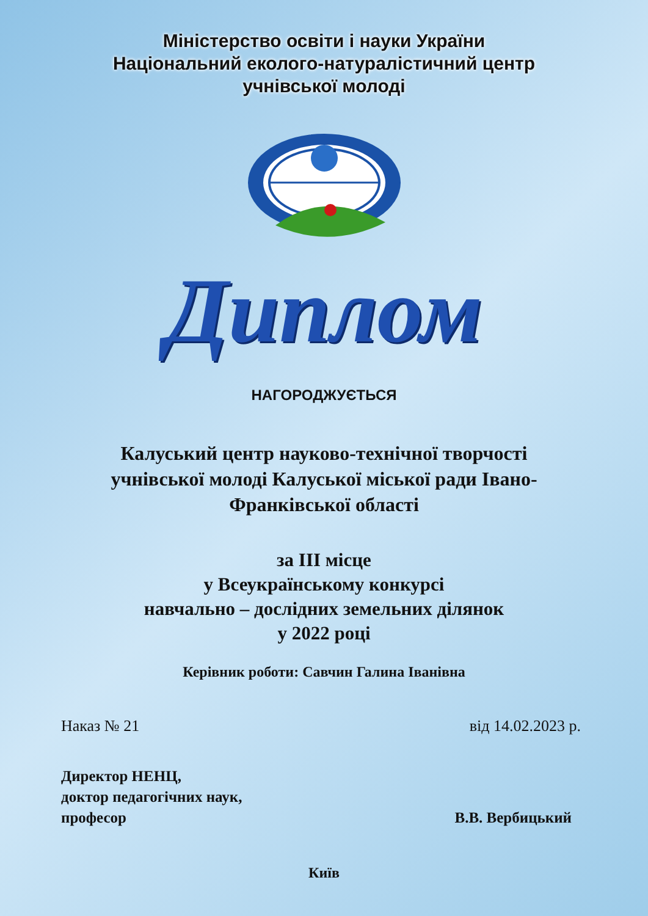Міністерство освіти і науки України
Національний еколого-натуралістичний центр
учнівської молоді
Диплом
НАГОРОДЖУЄТЬСЯ
Калуський центр науково-технічної творчості
учнівської молоді Калуської міської ради Івано-
Франківської області
за ІІІ місце
у Всеукраїнському конкурсі
навчально – дослідних земельних ділянок
у 2022 році
Керівник роботи: Савчин Галина Іванівна
Наказ № 21 від 14.02.2023 р.
Директор НЕНЦ,
доктор педагогічних наук,
професор
В.В. Вербицький
Київ